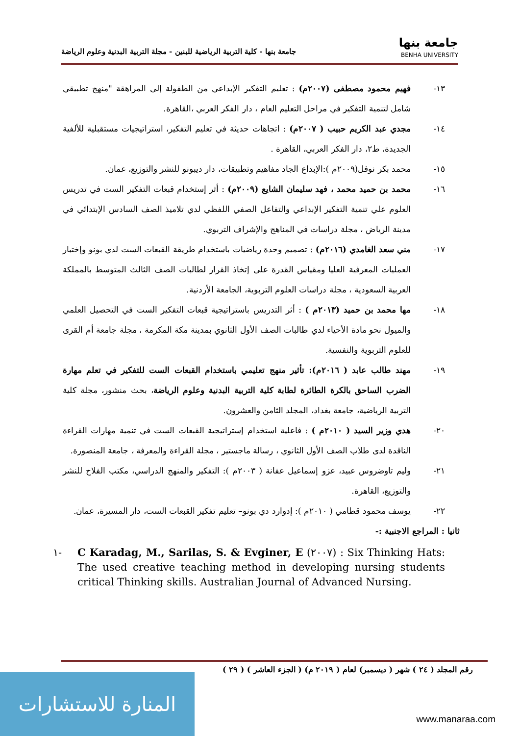جامعة بنها
BENHA UNIVERSITY
جامعة بنها - كلية التربية الرياضية للبنين - مجلة التربية البدنية وعلوم الرياضة
١٣- فهيم محمود مصطفى (٢٠٠٧م) : تعليم التفكير الإبداعي من الطفولة إلى المراهقة "منهج تطبيقي شامل لتنمية التفكير في مراحل التعليم العام ، دار الفكر العربي ،القاهرة.
١٤- مجدي عبد الكريم حبيب ( ٢٠٠٧م) : اتجاهات حديثة في تعليم التفكير، استراتيجيات مستقبلية للألفية الجديدة، ط٢، دار الفكر العربي، القاهرة .
١٥- محمد بكر نوفل(٢٠٠٩م ):الإبداع الجاد مفاهيم وتطبيقات، دار ديبونو للنشر والتوزيع، عمان.
١٦- محمد بن حميد محمد ، فهد سليمان الشايع (٢٠٠٩م) : أثر إستخدام قبعات التفكير الست في تدريس العلوم علي تنمية التفكير الإبداعي والتفاعل الصفي اللفظي لدي تلاميذ الصف السادس الإبتدائي في مدينة الرياض ، مجلة دراسات في المناهج والإشراف التربوي.
١٧- مني سعد الغامدي (٢٠١٦م) : تصميم وحدة رياضيات باستخدام طريقة القبعات الست لدي بونو وإختبار العمليات المعرفية العليا ومقياس القدرة على إتخاذ القرار لطالبات الصف الثالث المتوسط بالمملكة العربية السعودية ، مجلة دراسات العلوم التربوية، الجامعة الأردنية.
١٨- مها محمد بن حميد (٢٠١٣م ) : أثر التدريس باستراتيجية قبعات التفكير الست في التحصيل العلمي والميول نحو مادة الأحياء لدي طالبات الصف الأول الثانوي بمدينة مكة المكرمة ، مجلة جامعة أم القرى للعلوم التربوية والنفسية.
١٩- مهند طالب عابد ( ٢٠١٦م): تأثير منهج تعليمي باستخدام القبعات الست للتفكير في تعلم مهارة الضرب الساحق بالكرة الطائرة لطابة كلية التربية البدنية وعلوم الرياضة، بحث منشور، مجلة كلية التربية الرياضية، جامعة بغداد، المجلد الثامن والعشرون.
٢٠- هدي وزير السيد ( ٢٠١٠م ) : فاعلية استخدام إستراتيجية القبعات الست في تنمية مهارات القراءة الناقدة لدى طلاب الصف الأول الثانوي ، رسالة ماجستير ، مجلة القراءة والمعرفة ، جامعة المنصورة.
٢١- وليم تاوضروس عبيد، عزو إسماعيل عفانة ( ٢٠٠٣م ): التفكير والمنهج الدراسي، مكتب الفلاح للنشر والتوزيع، القاهرة.
٢٢- يوسف محمود قطامي ( ٢٠١٠م ): إدوارد دي بونو– تعليم تفكير القبعات الست، دار المسيرة، عمان.
ثانيا : المراجع الاجنبية :-
١- C Karadag, M., Sarilas, S. & Evginer, E (٢٠٠٧) : Six Thinking Hats: The used creative teaching method in developing nursing students critical Thinking skills. Australian Journal of Advanced Nursing.
رقم المجلد ( ٢٤ ) شهر ( ديسمبر) لعام ( ٢٠١٩ م) ( الجزء العاشر ) ( ٢٩ )
المنارة للاستشارات
www.manaraa.com